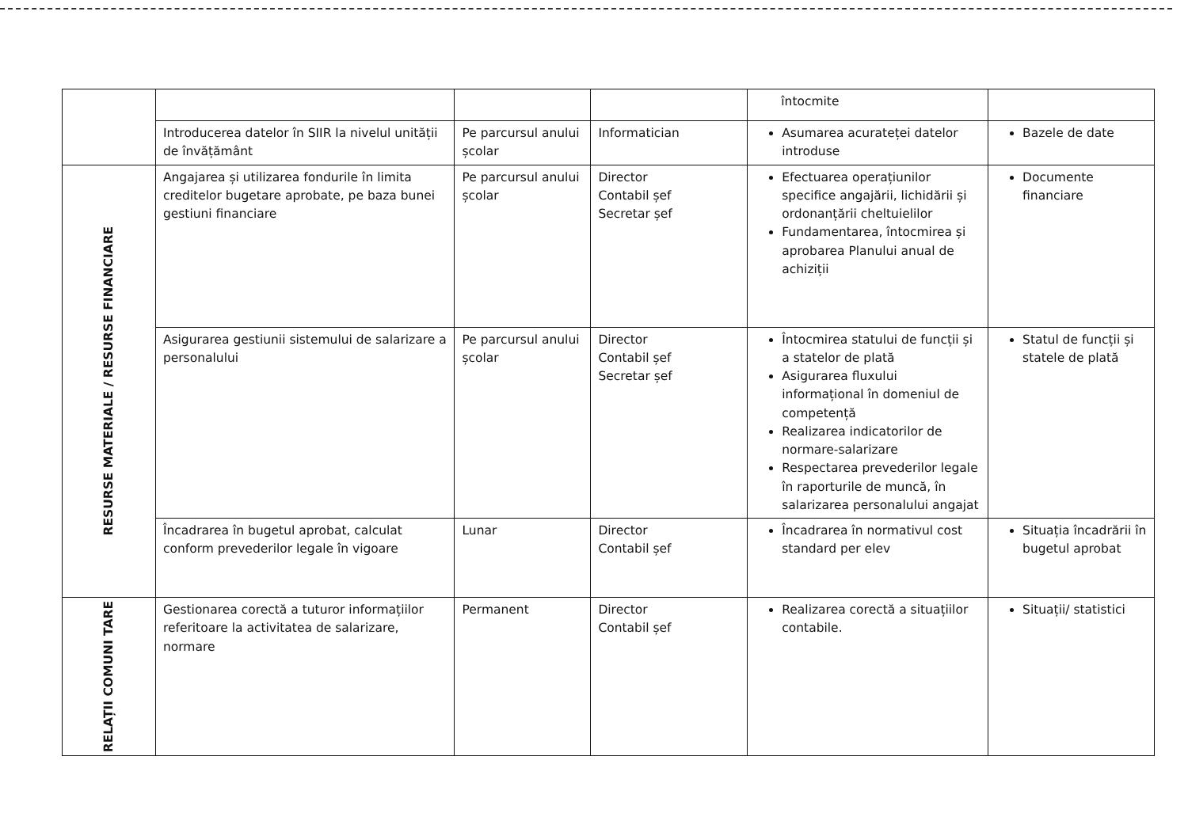| | | | | întocmite | |
| | Introducerea datelor în SIIR la nivelul unității de învățământ | Pe parcursul anului școlar | Informatician | Asumarea acurateței datelor introduse | Bazele de date |
| RESURSE MATERIALE / RESURSE FINANCIARE | Angajarea și utilizarea fondurile în limita creditelor bugetare aprobate, pe baza bunei gestiuni financiare | Pe parcursul anului școlar | Director Contabil șef Secretar șef | Efectuarea operațiunilor specifice angajării, lichidării și ordonanțării cheltuielilor Fundamentarea, întocmirea și aprobarea Planului anual de achiziții | Documente financiare |
| | Asigurarea gestiunii sistemului de salarizare a personalului | Pe parcursul anului școlar | Director Contabil șef Secretar șef | Întocmirea statului de funcții și a statelor de plată Asigurarea fluxului informațional în domeniul de competență Realizarea indicatorilor de normare-salarizare Respectarea prevederilor legale în raporturile de muncă, în salarizarea personalului angajat | Statul de funcții și statele de plată |
| | Încadrarea în bugetul aprobat, calculat conform prevederilor legale în vigoare | Lunar | Director Contabil șef | Încadrarea în normativul cost standard per elev | Situația încadrării în bugetul aprobat |
| RELAȚII COMUNI TARE | Gestionarea corectă a tuturor informațiilor referitoare la activitatea de salarizare, normare | Permanent | Director Contabil șef | Realizarea corectă a situațiilor contabile. | Situații/ statistici |